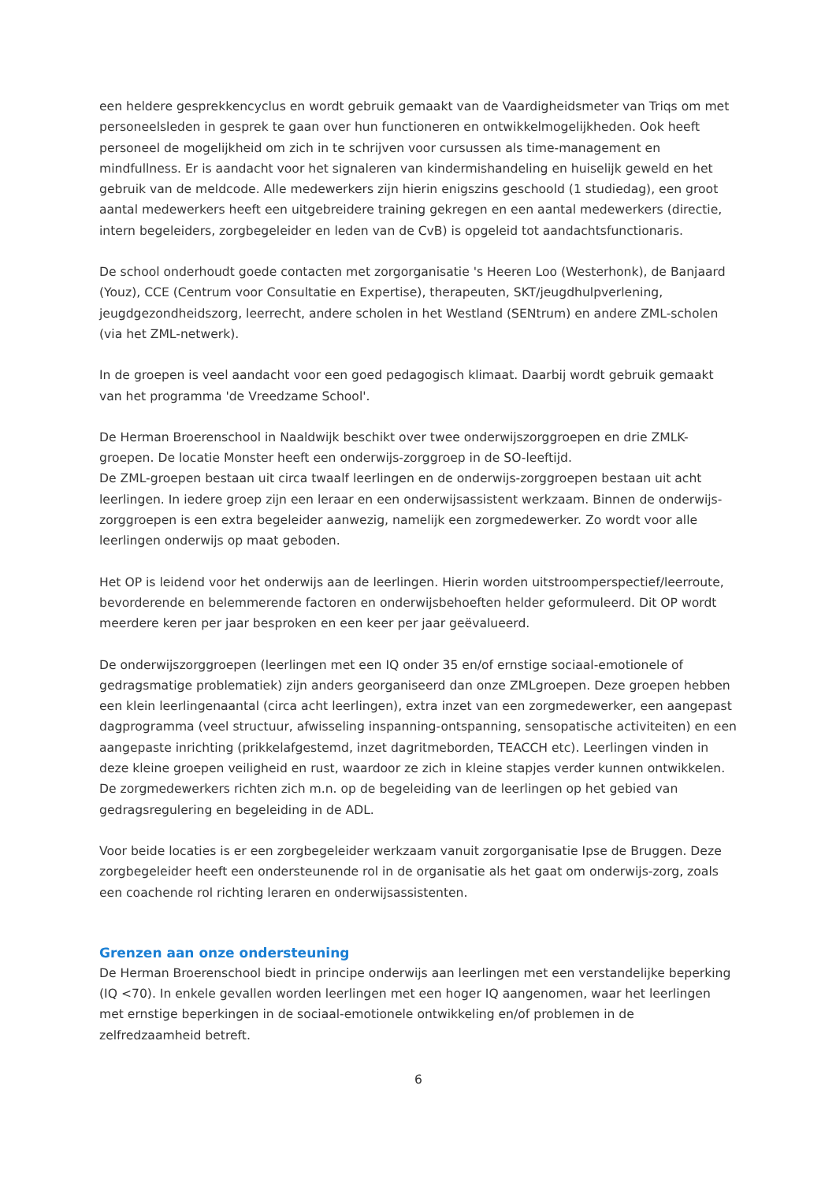een heldere gesprekkencyclus en wordt gebruik gemaakt van de Vaardigheidsmeter van Triqs om met personeelsleden in gesprek te gaan over hun functioneren en ontwikkelmogelijkheden. Ook heeft personeel de mogelijkheid om zich in te schrijven voor cursussen als time-management en mindfullness. Er is aandacht voor het signaleren van kindermishandeling en huiselijk geweld en het gebruik van de meldcode. Alle medewerkers zijn hierin enigszins geschoold (1 studiedag), een groot aantal medewerkers heeft een uitgebreidere training gekregen en een aantal medewerkers (directie, intern begeleiders, zorgbegeleider en leden van de CvB) is opgeleid tot aandachtsfunctionaris.
De school onderhoudt goede contacten met zorgorganisatie 's Heeren Loo (Westerhonk), de Banjaard (Youz), CCE (Centrum voor Consultatie en Expertise), therapeuten, SKT/jeugdhulpverlening, jeugdgezondheidszorg, leerrecht, andere scholen in het Westland (SENtrum) en andere ZML-scholen (via het ZML-netwerk).
In de groepen is veel aandacht voor een goed pedagogisch klimaat. Daarbij wordt gebruik gemaakt van het programma 'de Vreedzame School'.
De Herman Broerenschool in Naaldwijk beschikt over twee onderwijszorggroepen en drie ZMLK-groepen. De locatie Monster heeft een onderwijs-zorggroep in de SO-leeftijd.
De ZML-groepen bestaan uit circa twaalf leerlingen en de onderwijs-zorggroepen bestaan uit acht leerlingen. In iedere groep zijn een leraar en een onderwijsassistent werkzaam. Binnen de onderwijs-zorggroepen is een extra begeleider aanwezig, namelijk een zorgmedewerker. Zo wordt voor alle leerlingen onderwijs op maat geboden.
Het OP is leidend voor het onderwijs aan de leerlingen. Hierin worden uitstroomperspectief/leerroute, bevorderende en belemmerende factoren en onderwijsbehoeften helder geformuleerd. Dit OP wordt meerdere keren per jaar besproken en een keer per jaar geëvalueerd.
De onderwijszorggroepen (leerlingen met een IQ onder 35 en/of ernstige sociaal-emotionele of gedragsmatige problematiek) zijn anders georganiseerd dan onze ZMLgroepen. Deze groepen hebben een klein leerlingenaantal (circa acht leerlingen), extra inzet van een zorgmedewerker, een aangepast dagprogramma (veel structuur, afwisseling inspanning-ontspanning, sensopatische activiteiten) en een aangepaste inrichting (prikkelafgestemd, inzet dagritmeborden, TEACCH etc). Leerlingen vinden in deze kleine groepen veiligheid en rust, waardoor ze zich in kleine stapjes verder kunnen ontwikkelen. De zorgmedewerkers richten zich m.n. op de begeleiding van de leerlingen op het gebied van gedragsregulering en begeleiding in de ADL.
Voor beide locaties is er een zorgbegeleider werkzaam vanuit zorgorganisatie Ipse de Bruggen. Deze zorgbegeleider heeft een ondersteunende rol in de organisatie als het gaat om onderwijs-zorg, zoals een coachende rol richting leraren en onderwijsassistenten.
Grenzen aan onze ondersteuning
De Herman Broerenschool biedt in principe onderwijs aan leerlingen met een verstandelijke beperking (IQ <70). In enkele gevallen worden leerlingen met een hoger IQ aangenomen, waar het leerlingen met ernstige beperkingen in de sociaal-emotionele ontwikkeling en/of problemen in de zelfredzaamheid betreft.
6